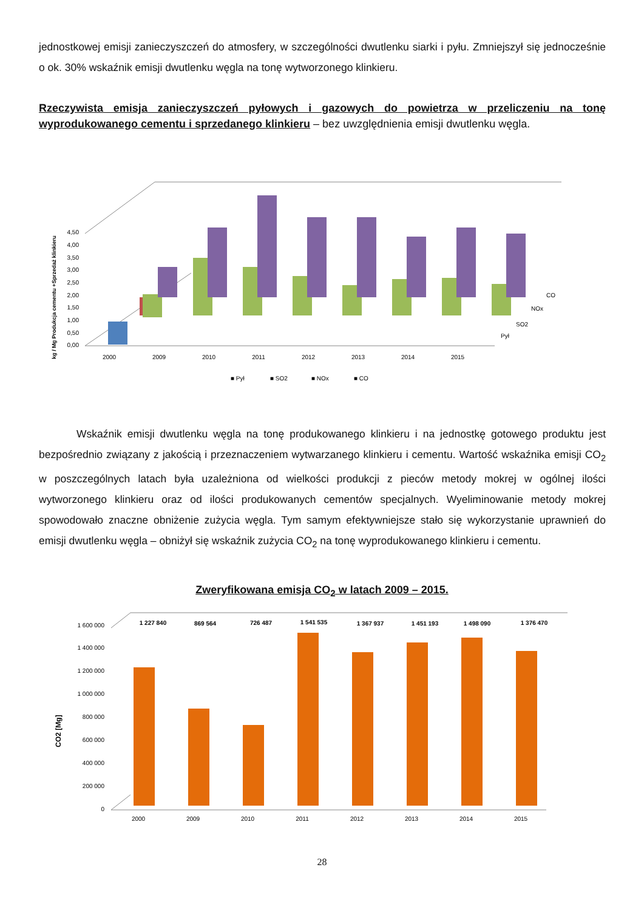jednostkowej emisji zanieczyszczeń do atmosfery, w szczególności dwutlenku siarki i pyłu. Zmniejszył się jednocześnie o ok. 30% wskaźnik emisji dwutlenku węgla na tonę wytworzonego klinkieru.
Rzeczywista emisja zanieczyszczeń pyłowych i gazowych do powietrza w przeliczeniu na tonę wyprodukowanego cementu i sprzedanego klinkieru – bez uwzględnienia emisji dwutlenku węgla.
kg / Mg Produkcja cementu +Sprzedaż klinkieru
0,00
0,50
1,00
1,50
2,00
2,50
3,00
3,50
4,00
4,50
2000
2009
2010
2011
2012
2013
2014
2015
CO
NOx
SO2
Pył
■ Pył
■ SO2
■ NOx
■ CO
Wskaźnik emisji dwutlenku węgla na tonę produkowanego klinkieru i na jednostkę gotowego produktu jest bezpośrednio związany z jakością i przeznaczeniem wytwarzanego klinkieru i cementu. Wartość wskaźnika emisji CO<sub>2</sub> w poszczególnych latach była uzależniona od wielkości produkcji z pieców metody mokrej w ogólnej ilości wytworzonego klinkieru oraz od ilości produkowanych cementów specjalnych. Wyeliminowanie metody mokrej spowodowało znaczne obniżenie zużycia węgla. Tym samym efektywniejsze stało się wykorzystanie uprawnień do emisji dwutlenku węgla – obniżył się wskaźnik zużycia CO<sub>2</sub> na tonę wyprodukowanego klinkieru i cementu.
Zweryfikowana emisja CO<sub>2</sub> w latach 2009 – 2015.
CO2 [Mg]
0
200 000
400 000
600 000
800 000
1 000 000
1 200 000
1 400 000
1 600 000
1 227 840
869 564
726 487
1 541 535
1 367 937
1 451 193
1 498 090
1 376 470
2000
2009
2010
2011
2012
2013
2014
2015
28